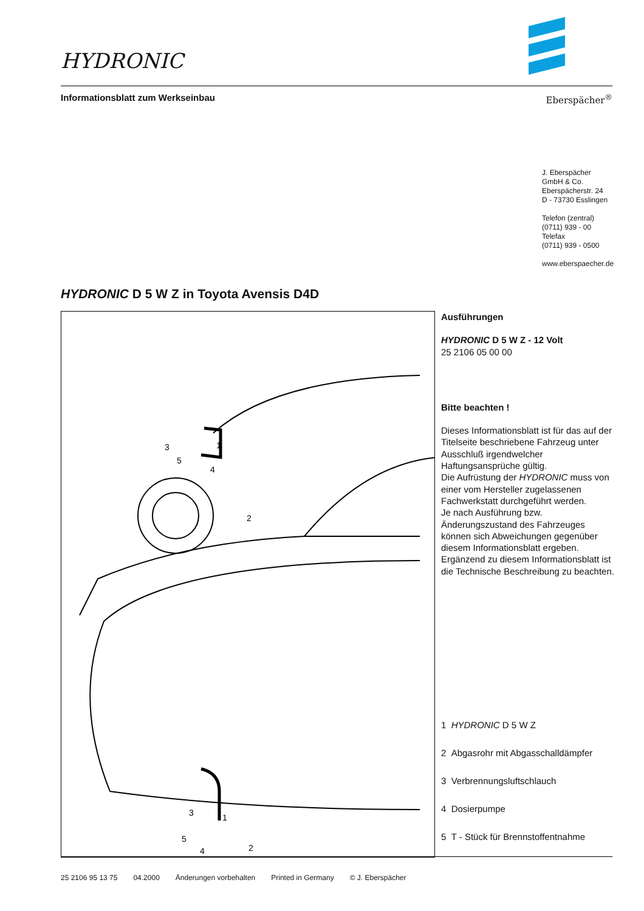HYDRONIC
Informationsblatt zum Werkseinbau
Eberspächer<sup>®</sup>
J. Eberspächer
GmbH & Co.
Eberspächerstr. 24
D - 73730 Esslingen
Telefon (zentral)
(0711) 939 - 00
Telefax
(0711) 939 - 0500
www.eberspaecher.de
HYDRONIC D 5 W Z in Toyota Avensis D4D
1
2
3
4
5
1
2
3
4
5
Ausführungen
HYDRONIC D 5 W Z - 12 Volt
25 2106 05 00 00
Bitte beachten !
Dieses Informationsblatt ist für das auf der Titelseite beschriebene Fahrzeug unter Ausschluß irgendwelcher Haftungsansprüche gültig.
Die Aufrüstung der HYDRONIC muss von einer vom Hersteller zugelassenen Fachwerkstatt durchgeführt werden.
Je nach Ausführung bzw. Änderungszustand des Fahrzeuges können sich Abweichungen gegenüber diesem Informationsblatt ergeben.
Ergänzend zu diesem Informationsblatt ist die Technische Beschreibung zu beachten.
1 HYDRONIC D 5 W Z
2 Abgasrohr mit Abgasschalldämpfer
3 Verbrennungsluftschlauch
4 Dosierpumpe
5 T - Stück für Brennstoffentnahme
25 2106 95 13 75 04.2000 Änderungen vorbehalten Printed in Germany © J. Eberspächer